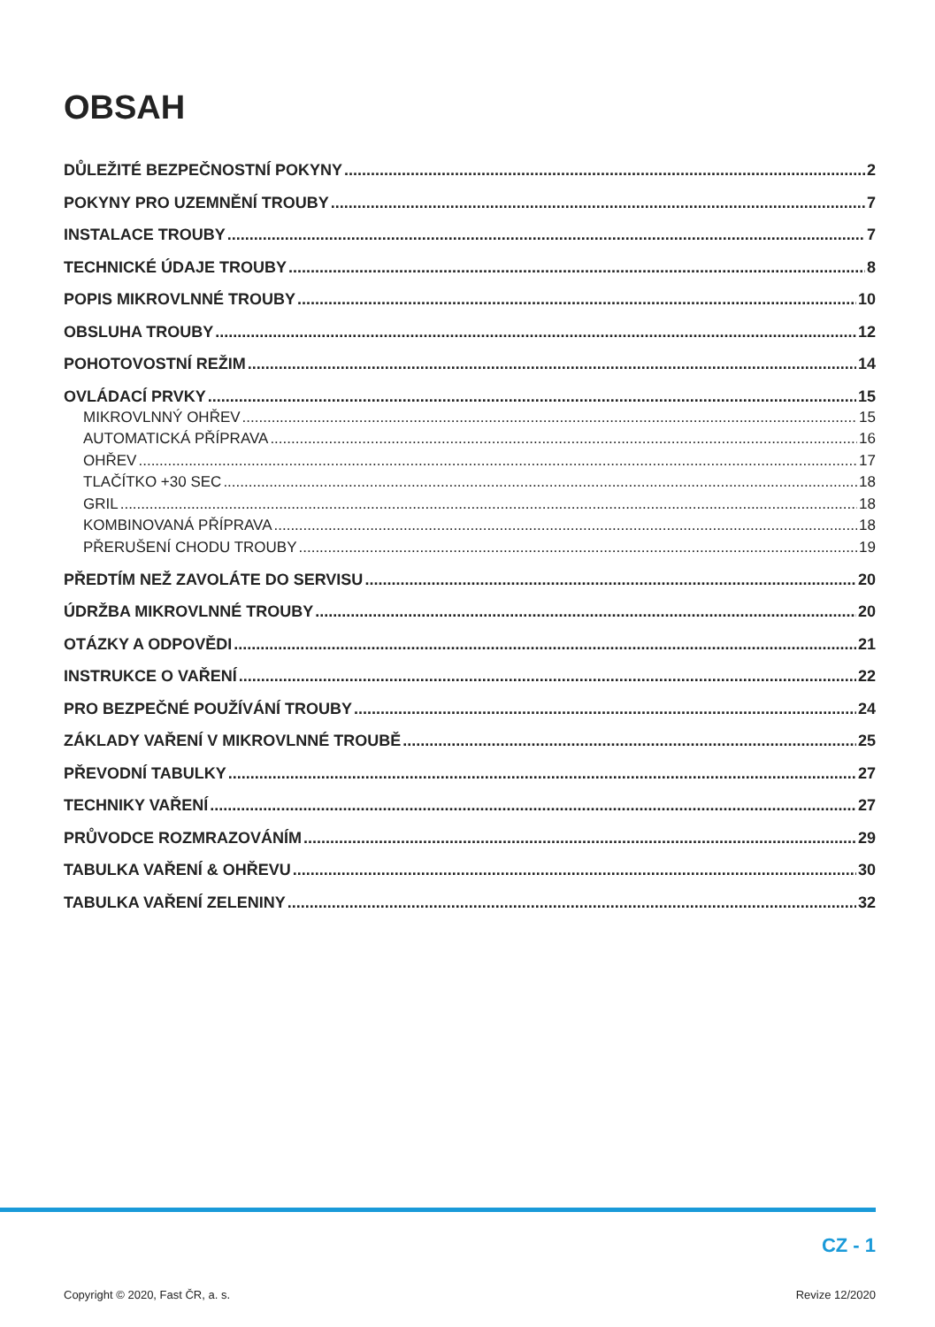OBSAH
DŮLEŽITÉ BEZPEČNOSTNÍ POKYNY 2
POKYNY PRO UZEMNĚNÍ TROUBY 7
INSTALACE TROUBY 7
TECHNICKÉ ÚDAJE TROUBY 8
POPIS MIKROVLNNÉ TROUBY 10
OBSLUHA TROUBY 12
POHOTOVOSTNÍ REŽIM 14
OVLÁDACÍ PRVKY 15
MIKROVLNNÝ OHŘEV 15
AUTOMATICKÁ PŘÍPRAVA 16
OHŘEV 17
TLAČÍTKO +30 SEC 18
GRIL 18
KOMBINOVANÁ PŘÍPRAVA 18
PŘERUŠENÍ CHODU TROUBY 19
PŘEDTÍM NEŽ ZAVOLÁTE DO SERVISU 20
ÚDRŽBA MIKROVLNNÉ TROUBY 20
OTÁZKY A ODPOVĚDI 21
INSTRUKCE O VAŘENÍ 22
PRO BEZPEČNÉ POUŽÍVÁNÍ TROUBY 24
ZÁKLADY VAŘENÍ V MIKROVLNNÉ TROUBĚ 25
PŘEVODNÍ TABULKY 27
TECHNIKY VAŘENÍ 27
PRŮVODCE ROZMRAZOVÁNÍM 29
TABULKA VAŘENÍ & OHŘEVU 30
TABULKA VAŘENÍ ZELENINY 32
CZ - 1
Copyright © 2020, Fast ČR, a. s. Revize 12/2020